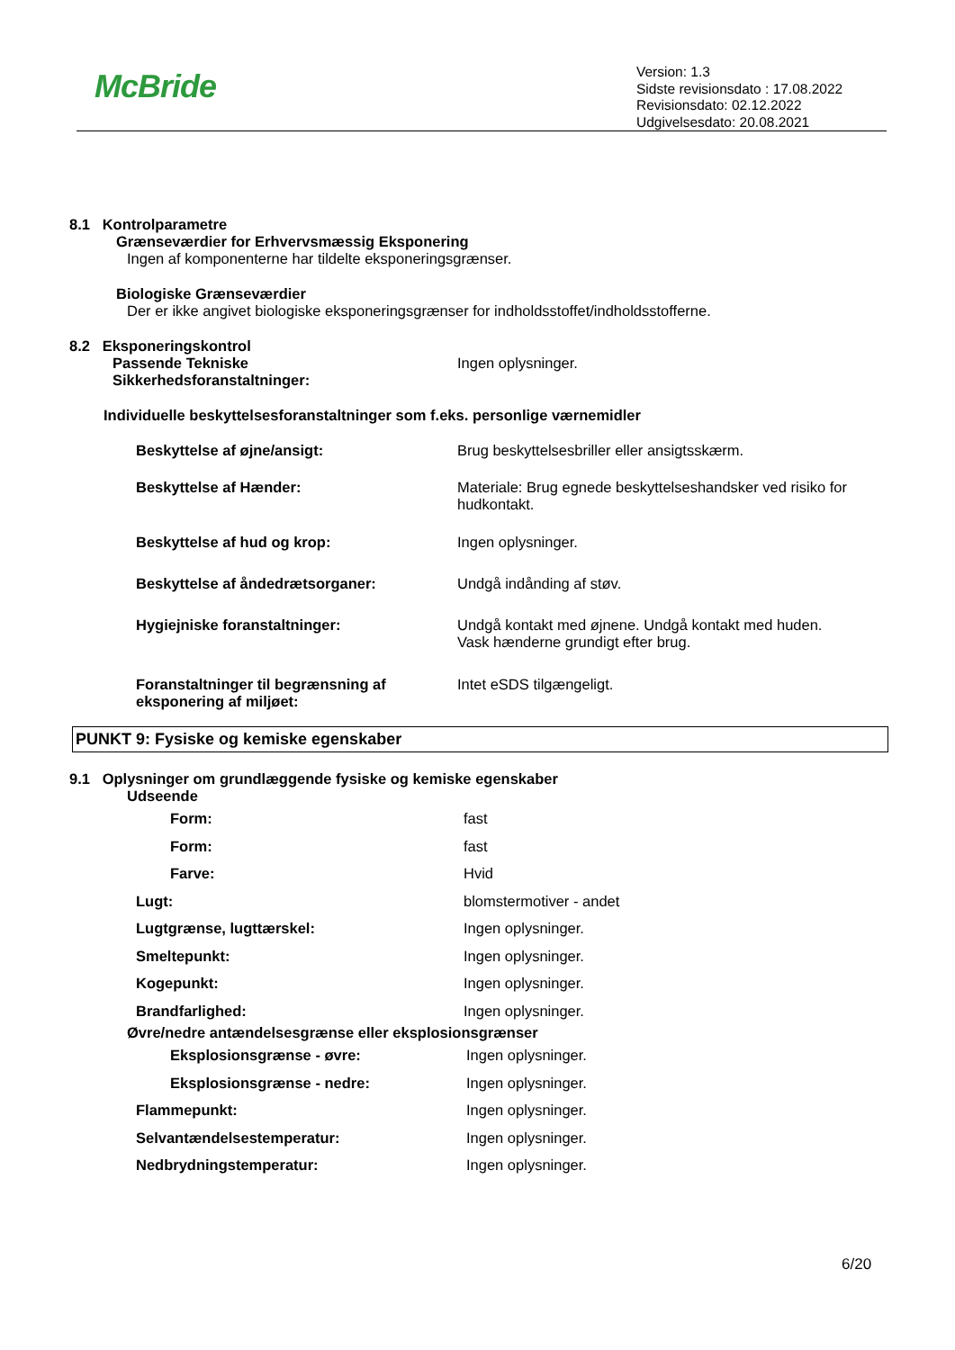McBride
Version: 1.3
Sidste revisionsdato : 17.08.2022
Revisionsdato: 02.12.2022
Udgivelsesdato: 20.08.2021
8.1 Kontrolparametre
Grænseværdier for Erhvervsmæssig Eksponering
Ingen af komponenterne har tildelte eksponeringsgrænser.
Biologiske Grænseværdier
Der er ikke angivet biologiske eksponeringsgrænser for indholdsstoffet/indholdsstofferne.
8.2 Eksponeringskontrol
| Passende Tekniske Sikkerhedsforanstaltninger: | Ingen oplysninger. |
Individuelle beskyttelsesforanstaltninger som f.eks. personlige værnemidler
| Beskyttelse af øjne/ansigt: | Brug beskyttelsesbriller eller ansigtsskærm. |
| Beskyttelse af Hænder: | Materiale: Brug egnede beskyttelseshandsker ved risiko for hudkontakt. |
| Beskyttelse af hud og krop: | Ingen oplysninger. |
| Beskyttelse af åndedrætsorganer: | Undgå indånding af støv. |
| Hygiejniske foranstaltninger: | Undgå kontakt med øjnene. Undgå kontakt med huden. Vask hænderne grundigt efter brug. |
| Foranstaltninger til begrænsning af eksponering af miljøet: | Intet eSDS tilgængeligt. |
PUNKT 9: Fysiske og kemiske egenskaber
9.1 Oplysninger om grundlæggende fysiske og kemiske egenskaber
Udseende
| Form: | fast |
| Form: | fast |
| Farve: | Hvid |
| Lugt: | blomstermotiver - andet |
| Lugtgrænse, lugttærskel: | Ingen oplysninger. |
| Smeltepunkt: | Ingen oplysninger. |
| Kogepunkt: | Ingen oplysninger. |
| Brandfarlighed: | Ingen oplysninger. |
Øvre/nedre antændelsesgrænse eller eksplosionsgrænser
| Eksplosionsgrænse - øvre: | Ingen oplysninger. |
| Eksplosionsgrænse - nedre: | Ingen oplysninger. |
| Flammepunkt: | Ingen oplysninger. |
| Selvantændelsestemperatur: | Ingen oplysninger. |
| Nedbrydningstemperatur: | Ingen oplysninger. |
6/20